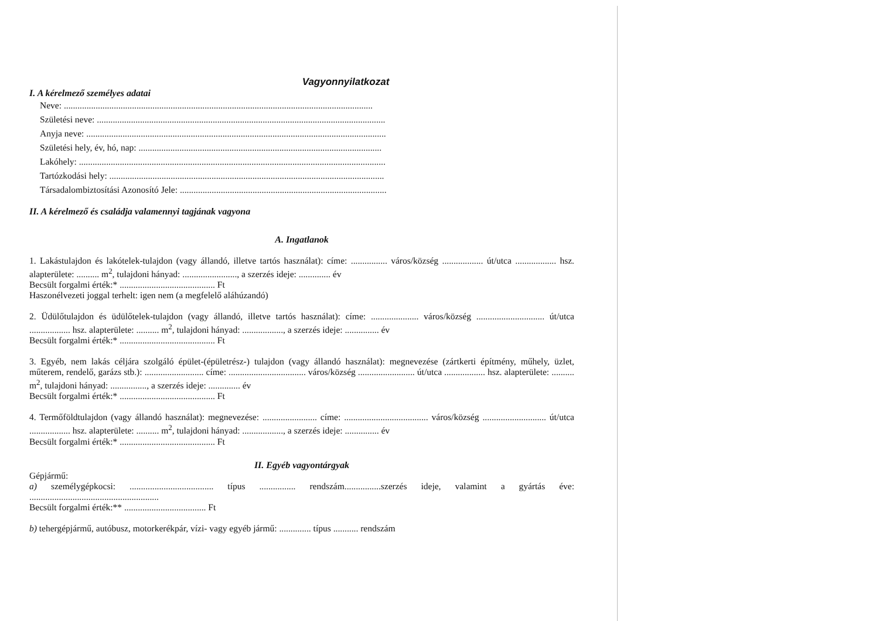Vagyonnyilatkozat
I. A kérelmező személyes adatai
Neve: ........................................................................................................................................
Születési neve: ...............................................................................................................................
Anyja neve: ....................................................................................................................................
Születési hely, év, hó, nap: ...........................................................................................................
Lakóhely: .......................................................................................................................................
Tartózkodási hely: .........................................................................................................................
Társadalombiztosítási Azonosító Jele: ...........................................................................................
II. A kérelmező és családja valamennyi tagjának vagyona
A. Ingatlanok
1. Lakástulajdon és lakótelek-tulajdon (vagy állandó, illetve tartós használat): címe: ................ város/község .................. út/utca .................. hsz. alapterülete: .......... m<sup>2</sup>, tulajdoni hányad: ........................, a szerzés ideje: .............. év
Becsült forgalmi érték:* .......................................... Ft
Haszonélvezeti joggal terhelt: igen nem (a megfelelő aláhúzandó)
2. Üdülőtulajdon és üdülőtelek-tulajdon (vagy állandó, illetve tartós használat): címe: ..................... város/község .............................. út/utca .................. hsz. alapterülete: .......... m<sup>2</sup>, tulajdoni hányad: .................., a szerzés ideje: ............... év
Becsült forgalmi érték:* .......................................... Ft
3. Egyéb, nem lakás céljára szolgáló épület-(épületrész-) tulajdon (vagy állandó használat): megnevezése (zártkerti építmény, műhely, üzlet, műterem, rendelő, garázs stb.): .......................... címe: .................................. város/község ......................... út/utca .................. hsz. alapterülete: .......... m<sup>2</sup>, tulajdoni hányad: ................, a szerzés ideje: .............. év
Becsült forgalmi érték:* .......................................... Ft
4. Termőföldtulajdon (vagy állandó használat): megnevezése: ........................ címe: ..................................... város/község ............................ út/utca .................. hsz. alapterülete: .......... m<sup>2</sup>, tulajdoni hányad: .................., a szerzés ideje: ............... év
Becsült forgalmi érték:* .......................................... Ft
II. Egyéb vagyontárgyak
Gépjármű:
a) személygépkocsi: ..................................... típus ................ rendszám................szerzés ideje, valamint a gyártás éve: .........................................................
Becsült forgalmi érték:** .................................... Ft
b) tehergépjármű, autóbusz, motorkerékpár, vízi- vagy egyéb jármű: .............. típus ........... rendszám